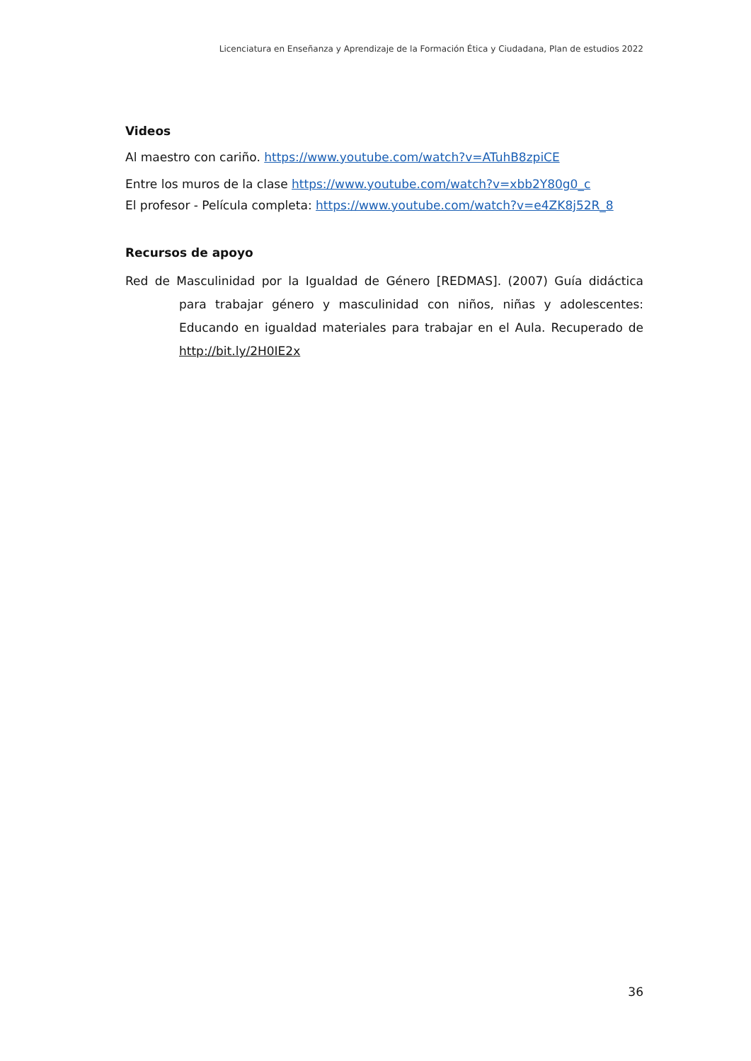Licenciatura en Enseñanza y Aprendizaje de la Formación Ética y Ciudadana, Plan de estudios 2022
Videos
Al maestro con cariño. https://www.youtube.com/watch?v=ATuhB8zpiCE
Entre los muros de la clase https://www.youtube.com/watch?v=xbb2Y80g0_c
El profesor - Película completa: https://www.youtube.com/watch?v=e4ZK8j52R_8
Recursos de apoyo
Red de Masculinidad por la Igualdad de Género [REDMAS]. (2007) Guía didáctica para trabajar género y masculinidad con niños, niñas y adolescentes: Educando en igualdad materiales para trabajar en el Aula. Recuperado de http://bit.ly/2H0IE2x
36